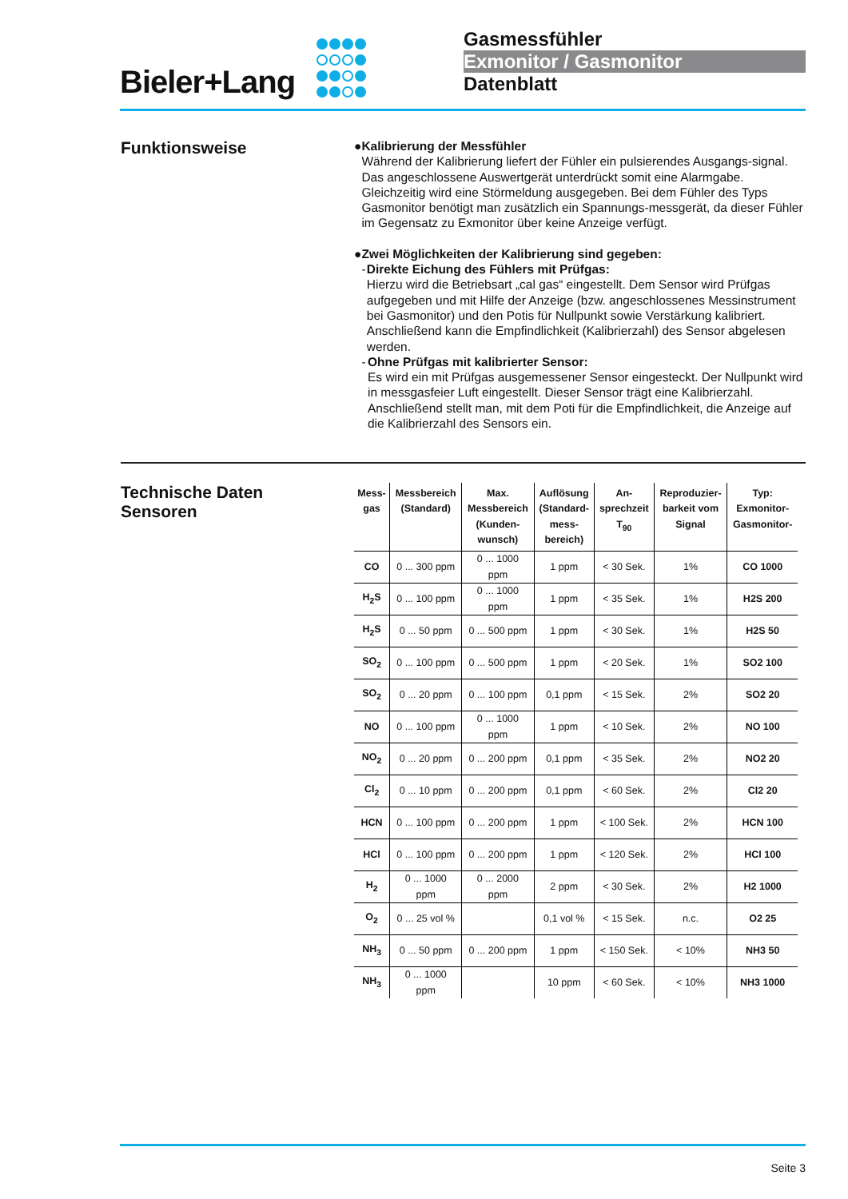Bieler+Lang
Gasmessfühler
Exmonitor / Gasmonitor
Datenblatt
Funktionsweise
● Kalibrierung der Messfühler
Während der Kalibrierung liefert der Fühler ein pulsierendes Ausgangs-signal. Das angeschlossene Auswertgerät unterdrückt somit eine Alarmgabe. Gleichzeitig wird eine Störmeldung ausgegeben. Bei dem Fühler des Typs Gasmonitor benötigt man zusätzlich ein Spannungs-messgerät, da dieser Fühler im Gegensatz zu Exmonitor über keine Anzeige verfügt.
● Zwei Möglichkeiten der Kalibrierung sind gegeben:
- Direkte Eichung des Fühlers mit Prüfgas:
Hierzu wird die Betriebsart „cal gas“ eingestellt. Dem Sensor wird Prüfgas aufgegeben und mit Hilfe der Anzeige (bzw. angeschlossenes Messinstrument bei Gasmonitor) und den Potis für Nullpunkt sowie Verstärkung kalibriert. Anschließend kann die Empfindlichkeit (Kalibrierzahl) des Sensor abgelesen werden.
- Ohne Prüfgas mit kalibrierter Sensor:
Es wird ein mit Prüfgas ausgemessener Sensor eingesteckt. Der Nullpunkt wird in messgasfeier Luft eingestellt. Dieser Sensor trägt eine Kalibrierzahl. Anschließend stellt man, mit dem Poti für die Empfindlichkeit, die Anzeige auf die Kalibrierzahl des Sensors ein.
Technische Daten
Sensoren
| Mess- gas | Messbereich (Standard) | Max. Messbereich (Kunden- wunsch) | Auflösung (Standard- mess- bereich) | An- sprechzeit T<sub>90</sub> | Reproduzier- barkeit vom Signal | Typ: Exmonitor- Gasmonitor- |
| --- | --- | --- | --- | --- | --- | --- |
| CO | 0 ... 300 ppm | 0 ... 1000 ppm | 1 ppm | < 30 Sek. | 1% | CO 1000 |
| H<sub>2</sub>S | 0 ... 100 ppm | 0 ... 1000 ppm | 1 ppm | < 35 Sek. | 1% | H2S 200 |
| H<sub>2</sub>S | 0 ... 50 ppm | 0 ... 500 ppm | 1 ppm | < 30 Sek. | 1% | H2S 50 |
| SO<sub>2</sub> | 0 ... 100 ppm | 0 ... 500 ppm | 1 ppm | < 20 Sek. | 1% | SO2 100 |
| SO<sub>2</sub> | 0 ... 20 ppm | 0 ... 100 ppm | 0,1 ppm | < 15 Sek. | 2% | SO2 20 |
| NO | 0 ... 100 ppm | 0 ... 1000 ppm | 1 ppm | < 10 Sek. | 2% | NO 100 |
| NO<sub>2</sub> | 0 ... 20 ppm | 0 ... 200 ppm | 0,1 ppm | < 35 Sek. | 2% | NO2 20 |
| Cl<sub>2</sub> | 0 ... 10 ppm | 0 ... 200 ppm | 0,1 ppm | < 60 Sek. | 2% | Cl2 20 |
| HCN | 0 ... 100 ppm | 0 ... 200 ppm | 1 ppm | < 100 Sek. | 2% | HCN 100 |
| HCl | 0 ... 100 ppm | 0 ... 200 ppm | 1 ppm | < 120 Sek. | 2% | HCl 100 |
| H<sub>2</sub> | 0 ... 1000 ppm | 0 ... 2000 ppm | 2 ppm | < 30 Sek. | 2% | H2 1000 |
| O<sub>2</sub> | 0 ... 25 vol % | | 0,1 vol % | < 15 Sek. | n.c. | O2 25 |
| NH<sub>3</sub> | 0 ... 50 ppm | 0 ... 200 ppm | 1 ppm | < 150 Sek. | < 10% | NH3 50 |
| NH<sub>3</sub> | 0 ... 1000 ppm | | 10 ppm | < 60 Sek. | < 10% | NH3 1000 |
Seite 3